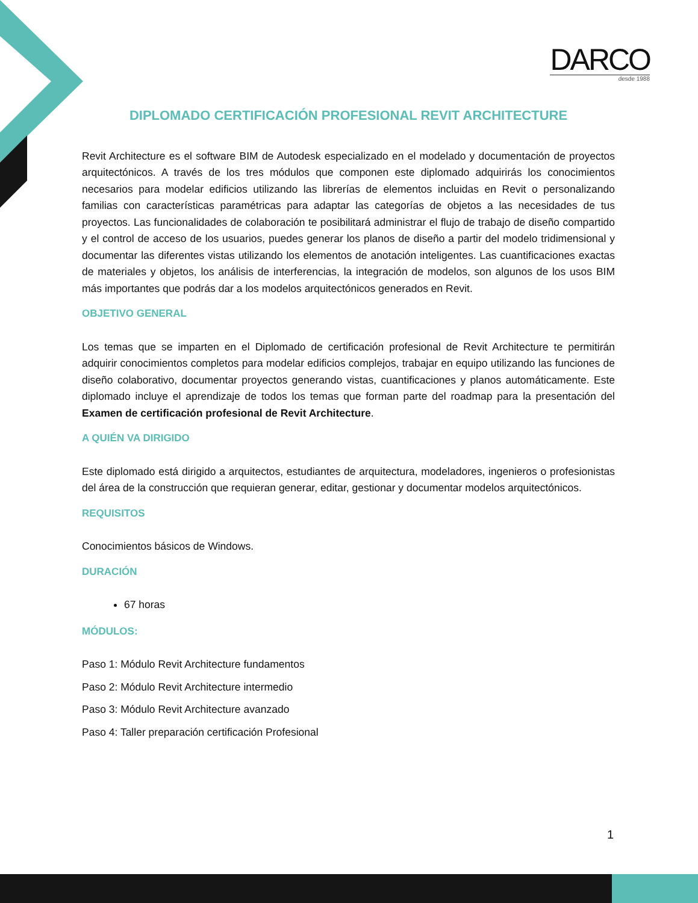DARCO
desde 1988
DIPLOMADO CERTIFICACIÓN PROFESIONAL REVIT ARCHITECTURE
Revit Architecture es el software BIM de Autodesk especializado en el modelado y documentación de proyectos arquitectónicos. A través de los tres módulos que componen este diplomado adquirirás los conocimientos necesarios para modelar edificios utilizando las librerías de elementos incluidas en Revit o personalizando familias con características paramétricas para adaptar las categorías de objetos a las necesidades de tus proyectos. Las funcionalidades de colaboración te posibilitará administrar el flujo de trabajo de diseño compartido y el control de acceso de los usuarios, puedes generar los planos de diseño a partir del modelo tridimensional y documentar las diferentes vistas utilizando los elementos de anotación inteligentes. Las cuantificaciones exactas de materiales y objetos, los análisis de interferencias, la integración de modelos, son algunos de los usos BIM más importantes que podrás dar a los modelos arquitectónicos generados en Revit.
OBJETIVO GENERAL
Los temas que se imparten en el Diplomado de certificación profesional de Revit Architecture te permitirán adquirir conocimientos completos para modelar edificios complejos, trabajar en equipo utilizando las funciones de diseño colaborativo, documentar proyectos generando vistas, cuantificaciones y planos automáticamente. Este diplomado incluye el aprendizaje de todos los temas que forman parte del roadmap para la presentación del Examen de certificación profesional de Revit Architecture.
A QUIÉN VA DIRIGIDO
Este diplomado está dirigido a arquitectos, estudiantes de arquitectura, modeladores, ingenieros o profesionistas del área de la construcción que requieran generar, editar, gestionar y documentar modelos arquitectónicos.
REQUISITOS
Conocimientos básicos de Windows.
DURACIÓN
67 horas
MÓDULOS:
Paso 1: Módulo Revit Architecture fundamentos
Paso 2: Módulo Revit Architecture intermedio
Paso 3: Módulo Revit Architecture avanzado
Paso 4: Taller preparación certificación Profesional
1